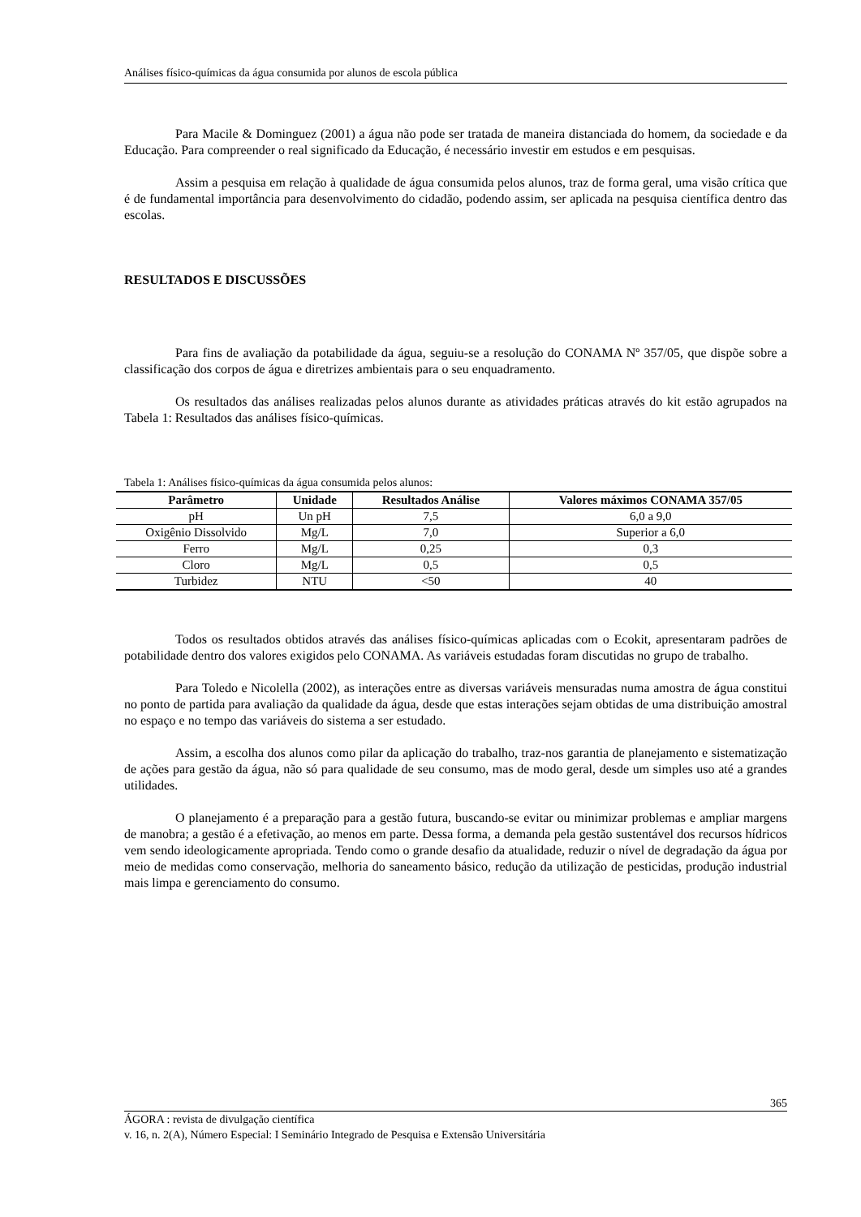Análises físico-químicas da água consumida por alunos de escola pública
Para Macile & Dominguez (2001) a água não pode ser tratada de maneira distanciada do homem, da sociedade e da Educação. Para compreender o real significado da Educação, é necessário investir em estudos e em pesquisas.
Assim a pesquisa em relação à qualidade de água consumida pelos alunos, traz de forma geral, uma visão crítica que é de fundamental importância para desenvolvimento do cidadão, podendo assim, ser aplicada na pesquisa científica dentro das escolas.
RESULTADOS E DISCUSSÕES
Para fins de avaliação da potabilidade da água, seguiu-se a resolução do CONAMA Nº 357/05, que dispõe sobre a classificação dos corpos de água e diretrizes ambientais para o seu enquadramento.
Os resultados das análises realizadas pelos alunos durante as atividades práticas através do kit estão agrupados na Tabela 1: Resultados das análises físico-químicas.
Tabela 1: Análises físico-químicas da água consumida pelos alunos:
| Parâmetro | Unidade | Resultados Análise | Valores máximos CONAMA 357/05 |
| --- | --- | --- | --- |
| pH | Un pH | 7,5 | 6,0 a 9,0 |
| Oxigênio Dissolvido | Mg/L | 7,0 | Superior a 6,0 |
| Ferro | Mg/L | 0,25 | 0,3 |
| Cloro | Mg/L | 0,5 | 0,5 |
| Turbidez | NTU | <50 | 40 |
Todos os resultados obtidos através das análises físico-químicas aplicadas com o Ecokit, apresentaram padrões de potabilidade dentro dos valores exigidos pelo CONAMA. As variáveis estudadas foram discutidas no grupo de trabalho.
Para Toledo e Nicolella (2002), as interações entre as diversas variáveis mensuradas numa amostra de água constitui no ponto de partida para avaliação da qualidade da água, desde que estas interações sejam obtidas de uma distribuição amostral no espaço e no tempo das variáveis do sistema a ser estudado.
Assim, a escolha dos alunos como pilar da aplicação do trabalho, traz-nos garantia de planejamento e sistematização de ações para gestão da água, não só para qualidade de seu consumo, mas de modo geral, desde um simples uso até a grandes utilidades.
O planejamento é a preparação para a gestão futura, buscando-se evitar ou minimizar problemas e ampliar margens de manobra; a gestão é a efetivação, ao menos em parte. Dessa forma, a demanda pela gestão sustentável dos recursos hídricos vem sendo ideologicamente apropriada. Tendo como o grande desafio da atualidade, reduzir o nível de degradação da água por meio de medidas como conservação, melhoria do saneamento básico, redução da utilização de pesticidas, produção industrial mais limpa e gerenciamento do consumo.
365
ÁGORA : revista de divulgação científica
v. 16, n. 2(A), Número Especial: I Seminário Integrado de Pesquisa e Extensão Universitária